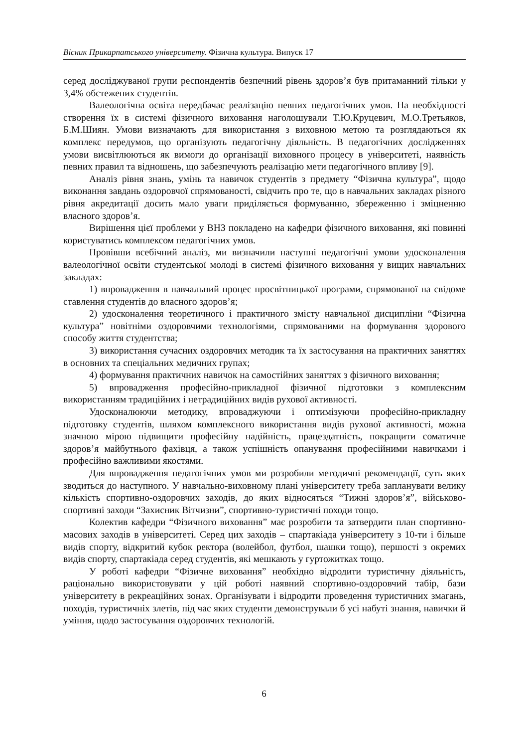Вісник Прикарпатського університету. Фізична культура. Випуск 17
серед досліджуваної групи респондентів безпечний рівень здоров’я був притаманний тільки у 3,4% обстежених студентів.
Валеологічна освіта передбачає реалізацію певних педагогічних умов. На необхідності створення їх в системі фізичного виховання наголошували Т.Ю.Круцевич, М.О.Третьяков, Б.М.Шиян. Умови визначають для використання з виховною метою та розглядаються як комплекс передумов, що організують педагогічну діяльність. В педагогічних дослідженнях умови висвітлюються як вимоги до організації виховного процесу в університеті, наявність певних правил та відношень, що забезпечують реалізацію мети педагогічного впливу [9].
Аналіз рівня знань, умінь та навичок студентів з предмету “Фізична культура”, щодо виконання завдань оздоровчої спрямованості, свідчить про те, що в навчальних закладах різного рівня акредитації досить мало уваги приділяється формуванню, збереженню і зміцненню власного здоров’я.
Вирішення цієї проблеми у ВНЗ покладено на кафедри фізичного виховання, які повинні користуватись комплексом педагогічних умов.
Провівши всебічний аналіз, ми визначили наступні педагогічні умови удосконалення валеологічної освіти студентської молоді в системі фізичного виховання у вищих навчальних закладах:
1) впровадження в навчальний процес просвітницької програми, спрямованої на свідоме ставлення студентів до власного здоров’я;
2) удосконалення теоретичного і практичного змісту навчальної дисципліни “Фізична культура” новітніми оздоровчими технологіями, спрямованими на формування здорового способу життя студентства;
3) використання сучасних оздоровчих методик та їх застосування на практичних заняттях в основних та спеціальних медичних групах;
4) формування практичних навичок на самостійних заняттях з фізичного виховання;
5) впровадження професійно-прикладної фізичної підготовки з комплексним використанням традиційних і нетрадиційних видів рухової активності.
Удосконалюючи методику, впроваджуючи і оптимізуючи професійно-прикладну підготовку студентів, шляхом комплексного використання видів рухової активності, можна значною мірою підвищити професійну надійність, працездатність, покращити соматичне здоров’я майбутнього фахівця, а також успішність опанування професійними навичками і професійно важливими якостями.
Для впровадження педагогічних умов ми розробили методичні рекомендації, суть яких зводиться до наступного. У навчально-виховному плані університету треба запланувати велику кількість спортивно-оздоровчих заходів, до яких відносяться “Тижні здоров’я”, військово-спортивні заходи “Захисник Вітчизни”, спортивно-туристичні походи тощо.
Колектив кафедри “Фізичного виховання” має розробити та затвердити план спортивно-масових заходів в університеті. Серед цих заходів – спартакіада університету з 10-ти і більше видів спорту, відкритий кубок ректора (волейбол, футбол, шашки тощо), першості з окремих видів спорту, спартакіада серед студентів, які мешкають у гуртожитках тощо.
У роботі кафедри “Фізичне виховання” необхідно відродити туристичну діяльність, раціонально використовувати у цій роботі наявний спортивно-оздоровчий табір, бази університету в рекреаційних зонах. Організувати і відродити проведення туристичних змагань, походів, туристичніх злетів, під час яких студенти демонстрували б усі набуті знання, навички й уміння, щодо застосування оздоровчих технологій.
6